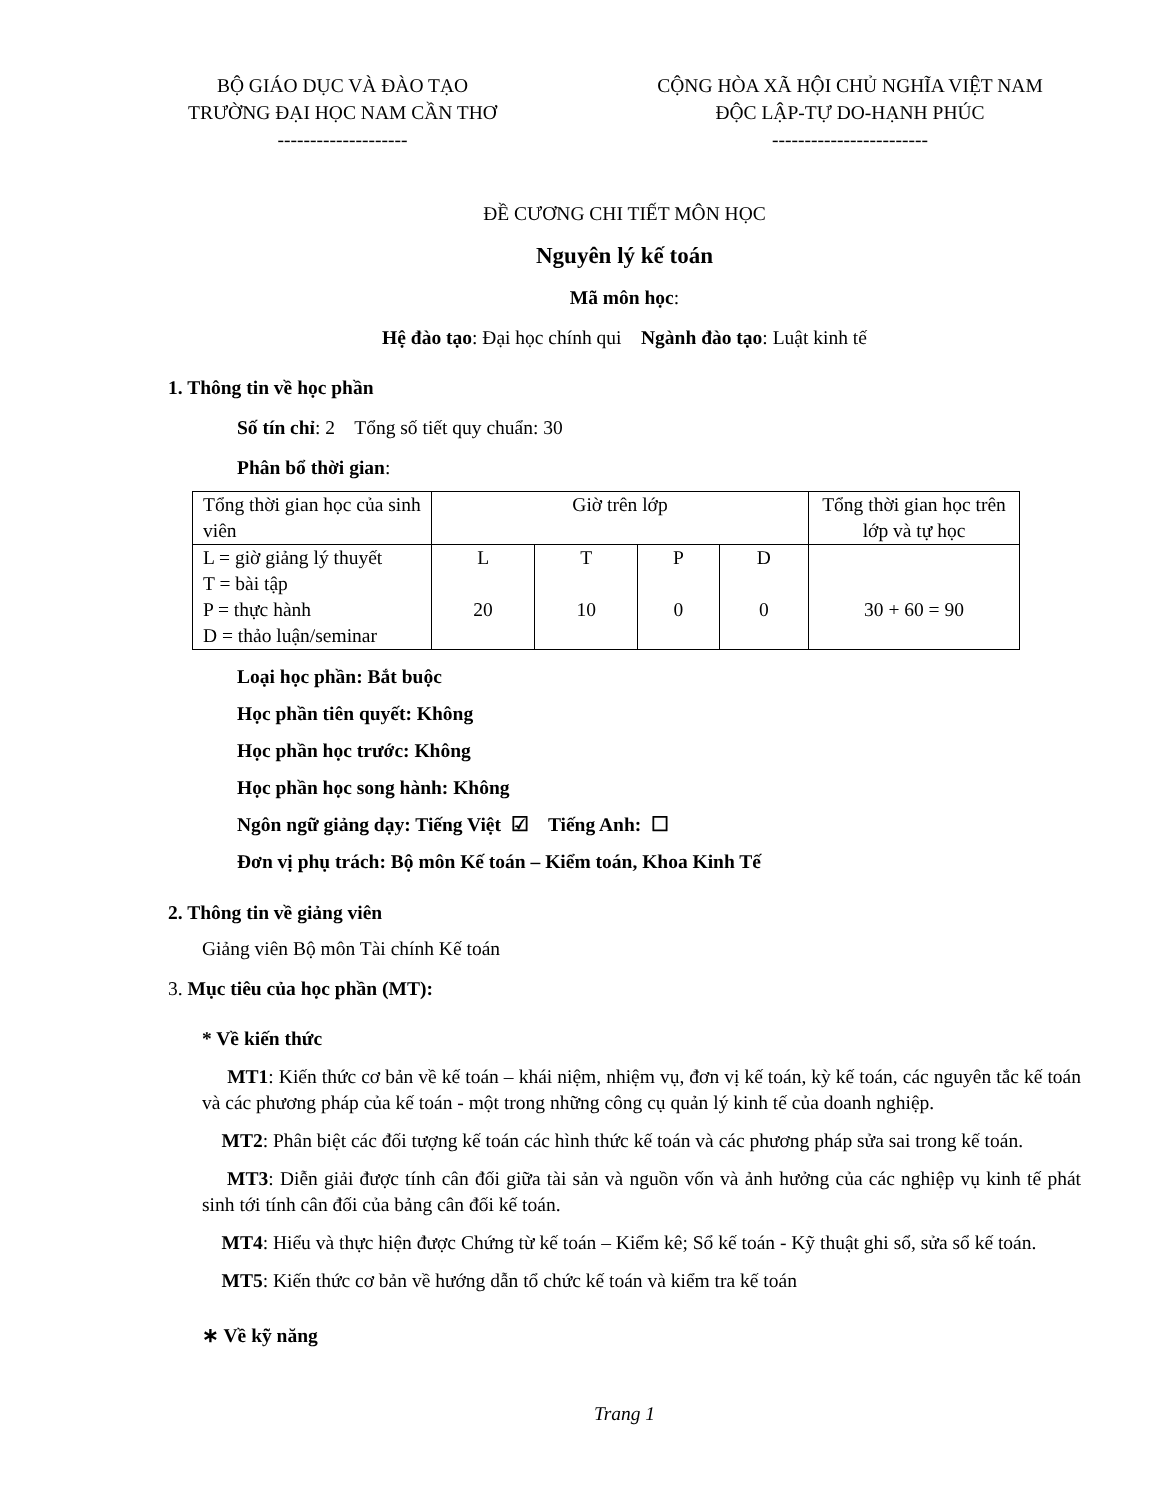BỘ GIÁO DỤC VÀ ĐÀO TẠO
TRƯỜNG ĐẠI HỌC NAM CẦN THƠ
--------------------
CỘNG HÒA XÃ HỘI CHỦ NGHĨA VIỆT NAM
ĐỘC LẬP-TỰ DO-HẠNH PHÚC
------------------------
ĐỀ CƯƠNG CHI TIẾT MÔN HỌC
Nguyên lý kế toán
Mã môn học:
Hệ đào tạo: Đại học chính qui Ngành đào tạo: Luật kinh tế
1. Thông tin về học phần
Số tín chỉ: 2 Tổng số tiết quy chuẩn: 30
Phân bổ thời gian:
| Tổng thời gian học của sinh viên | Giờ trên lớp | | | | Tổng thời gian học trên lớp và tự học |
| L = giờ giảng lý thuyết T = bài tập P = thực hành D = thảo luận/seminar | L 20 | T 10 | P 0 | D 0 | 30 + 60 = 90 |
Loại học phần: Bắt buộc
Học phần tiên quyết: Không
Học phần học trước: Không
Học phần học song hành: Không
Ngôn ngữ giảng dạy: Tiếng Việt ☑ Tiếng Anh: ☐
Đơn vị phụ trách: Bộ môn Kế toán – Kiểm toán, Khoa Kinh Tế
2. Thông tin về giảng viên
Giảng viên Bộ môn Tài chính Kế toán
3. Mục tiêu của học phần (MT):
* Về kiến thức
MT1: Kiến thức cơ bản về kế toán – khái niệm, nhiệm vụ, đơn vị kế toán, kỳ kế toán, các nguyên tắc kế toán và các phương pháp của kế toán - một trong những công cụ quản lý kinh tế của doanh nghiệp.
MT2: Phân biệt các đối tượng kế toán các hình thức kế toán và các phương pháp sửa sai trong kế toán.
MT3: Diễn giải được tính cân đối giữa tài sản và nguồn vốn và ảnh hưởng của các nghiệp vụ kinh tế phát sinh tới tính cân đối của bảng cân đối kế toán.
MT4: Hiểu và thực hiện được Chứng từ kế toán – Kiểm kê; Sổ kế toán - Kỹ thuật ghi sổ, sửa sổ kế toán.
MT5: Kiến thức cơ bản về hướng dẫn tổ chức kế toán và kiểm tra kế toán
∗ Về kỹ năng
Trang 1